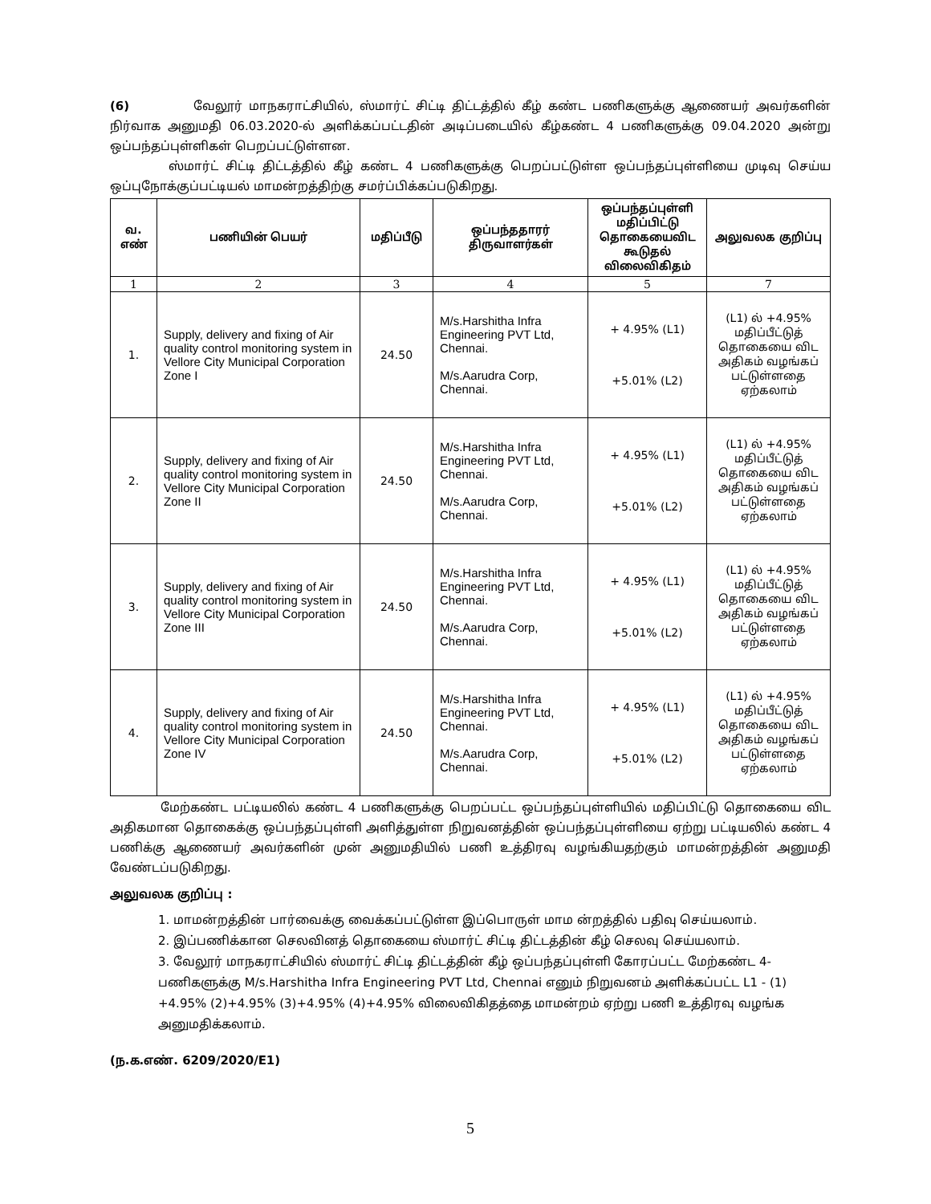(6) வேலூர் மாநகராட்சியில், ஸ்மார்ட் சிட்டி திட்டத்தில் கீழ் கண்ட பணிகளுக்கு ஆணையர் அவர்களின் நிர்வாக அனுமதி 06.03.2020-ல் அளிக்கப்பட்டதின் அடிப்படையில் கீழ்கண்ட 4 பணிகளுக்கு 09.04.2020 அன்று ஒப்பந்தப்புள்ளிகள் பெறப்பட்டுள்ளன.
ஸ்மார்ட் சிட்டி திட்டத்தில் கீழ் கண்ட 4 பணிகளுக்கு பெறப்பட்டுள்ள ஒப்பந்தப்புள்ளியை முடிவு செய்ய ஒப்புநோக்குப்பட்டியல் மாமன்றத்திற்கு சமர்ப்பிக்கப்படுகிறது.
| வ. எண் | பணியின் பெயர் | மதிப்பீடு | ஒப்பந்ததாரர் திருவாளர்கள் | ஒப்பந்தப்புள்ளி மதிப்பிட்டு தொகையைவிட கூடுதல் விலைவிகிதம் | அலுவலக குறிப்பு |
| --- | --- | --- | --- | --- | --- |
| 1 | 2 | 3 | 4 | 5 | 7 |
| 1. | Supply, delivery and fixing of Air quality control monitoring system in Vellore City Municipal Corporation Zone I | 24.50 | M/s.Harshitha Infra Engineering PVT Ltd, Chennai. M/s.Aarudra Corp, Chennai. | + 4.95% (L1) +5.01% (L2) | (L1) ல் +4.95% மதிப்பீட்டுத் தொகையை விட அதிகம் வழங்கப் பட்டுள்ளதை ஏற்கலாம் |
| 2. | Supply, delivery and fixing of Air quality control monitoring system in Vellore City Municipal Corporation Zone II | 24.50 | M/s.Harshitha Infra Engineering PVT Ltd, Chennai. M/s.Aarudra Corp, Chennai. | + 4.95% (L1) +5.01% (L2) | (L1) ல் +4.95% மதிப்பீட்டுத் தொகையை விட அதிகம் வழங்கப் பட்டுள்ளதை ஏற்கலாம் |
| 3. | Supply, delivery and fixing of Air quality control monitoring system in Vellore City Municipal Corporation Zone III | 24.50 | M/s.Harshitha Infra Engineering PVT Ltd, Chennai. M/s.Aarudra Corp, Chennai. | + 4.95% (L1) +5.01% (L2) | (L1) ல் +4.95% மதிப்பீட்டுத் தொகையை விட அதிகம் வழங்கப் பட்டுள்ளதை ஏற்கலாம் |
| 4. | Supply, delivery and fixing of Air quality control monitoring system in Vellore City Municipal Corporation Zone IV | 24.50 | M/s.Harshitha Infra Engineering PVT Ltd, Chennai. M/s.Aarudra Corp, Chennai. | + 4.95% (L1) +5.01% (L2) | (L1) ல் +4.95% மதிப்பீட்டுத் தொகையை விட அதிகம் வழங்கப் பட்டுள்ளதை ஏற்கலாம் |
மேற்கண்ட பட்டியலில் கண்ட 4 பணிகளுக்கு பெறப்பட்ட ஒப்பந்தப்புள்ளியில் மதிப்பிட்டு தொகையை விட அதிகமான தொகைக்கு ஒப்பந்தப்புள்ளி அளித்துள்ள நிறுவனத்தின் ஒப்பந்தப்புள்ளியை ஏற்று பட்டியலில் கண்ட 4 பணிக்கு ஆணையர் அவர்களின் முன் அனுமதியில் பணி உத்திரவு வழங்கியதற்கும் மாமன்றத்தின் அனுமதி வேண்டப்படுகிறது.
அலுவலக குறிப்பு :
1. மாமன்றத்தின் பார்வைக்கு வைக்கப்பட்டுள்ள இப்பொருள் மாம ன்றத்தில் பதிவு செய்யலாம்.
2. இப்பணிக்கான செலவினத் தொகையை ஸ்மார்ட் சிட்டி திட்டத்தின் கீழ் செலவு செய்யலாம்.
3. வேலூர் மாநகராட்சியில் ஸ்மார்ட் சிட்டி திட்டத்தின் கீழ் ஒப்பந்தப்புள்ளி கோரப்பட்ட மேற்கண்ட 4-பணிகளுக்கு M/s.Harshitha Infra Engineering PVT Ltd, Chennai எனும் நிறுவனம் அளிக்கப்பட்ட L1 - (1) +4.95% (2)+4.95% (3)+4.95% (4)+4.95% விலைவிகிதத்தை மாமன்றம் ஏற்று பணி உத்திரவு வழங்க அனுமதிக்கலாம்.
(ந.க.எண். 6209/2020/E1)
5